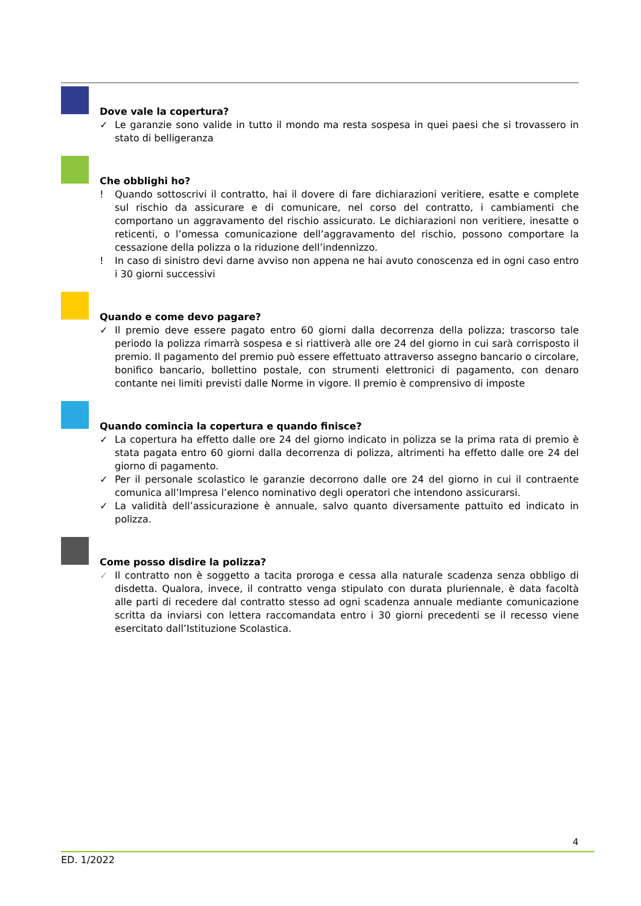Dove vale la copertura?
✓ Le garanzie sono valide in tutto il mondo ma resta sospesa in quei paesi che si trovassero in stato di belligeranza
Che obblighi ho?
! Quando sottoscrivi il contratto, hai il dovere di fare dichiarazioni veritiere, esatte e complete sul rischio da assicurare e di comunicare, nel corso del contratto, i cambiamenti che comportano un aggravamento del rischio assicurato. Le dichiarazioni non veritiere, inesatte o reticenti, o l’omessa comunicazione dell’aggravamento del rischio, possono comportare la cessazione della polizza o la riduzione dell’indennizzo.
! In caso di sinistro devi darne avviso non appena ne hai avuto conoscenza ed in ogni caso entro i 30 giorni successivi
Quando e come devo pagare?
✓ Il premio deve essere pagato entro 60 giorni dalla decorrenza della polizza; trascorso tale periodo la polizza rimarrà sospesa e si riattiverà alle ore 24 del giorno in cui sarà corrisposto il premio. Il pagamento del premio può essere effettuato attraverso assegno bancario o circolare, bonifico bancario, bollettino postale, con strumenti elettronici di pagamento, con denaro contante nei limiti previsti dalle Norme in vigore. Il premio è comprensivo di imposte
Quando comincia la copertura e quando finisce?
✓ La copertura ha effetto dalle ore 24 del giorno indicato in polizza se la prima rata di premio è stata pagata entro 60 giorni dalla decorrenza di polizza, altrimenti ha effetto dalle ore 24 del giorno di pagamento.
✓ Per il personale scolastico le garanzie decorrono dalle ore 24 del giorno in cui il contraente comunica all’Impresa l’elenco nominativo degli operatori che intendono assicurarsi.
✓ La validità dell’assicurazione è annuale, salvo quanto diversamente pattuito ed indicato in polizza.
Come posso disdire la polizza?
✓ Il contratto non è soggetto a tacita proroga e cessa alla naturale scadenza senza obbligo di disdetta. Qualora, invece, il contratto venga stipulato con durata pluriennale, è data facoltà alle parti di recedere dal contratto stesso ad ogni scadenza annuale mediante comunicazione scritta da inviarsi con lettera raccomandata entro i 30 giorni precedenti se il recesso viene esercitato dall’Istituzione Scolastica.
4
ED. 1/2022